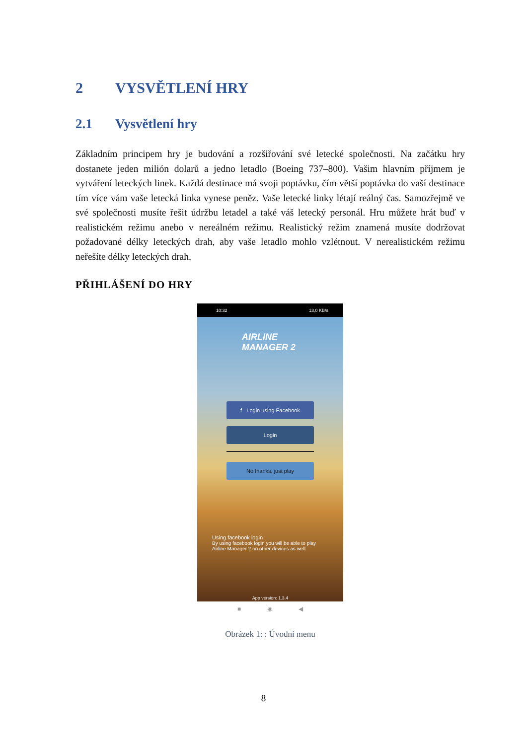2 VYSVĚTLENÍ HRY
2.1 Vysvětlení hry
Základním principem hry je budování a rozšiřování své letecké společnosti. Na začátku hry dostanete jeden milión dolarů a jedno letadlo (Boeing 737–800). Vašim hlavním příjmem je vytváření leteckých linek. Každá destinace má svoji poptávku, čím větší poptávka do vaší destinace tím více vám vaše letecká linka vynese peněz. Vaše letecké linky létají reálný čas. Samozřejmě ve své společnosti musíte řešit údržbu letadel a také váš letecký personál. Hru můžete hrát buď v realistickém režimu anebo v nereálném režimu. Realistický režim znamená musíte dodržovat požadované délky leteckých drah, aby vaše letadlo mohlo vzlétnout. V nerealistickém režimu neřešíte délky leteckých drah.
PŘIHLÁŠENÍ DO HRY
10:32 13,0 KB/s
AIRLINE
MANAGER 2
f Login using Facebook
Login
No thanks, just play
Using facebook login
By using facebook login you will be able to play Airline Manager 2 on other devices as well
App version: 1.3.4
■ ◉ ◀
Obrázek 1: : Úvodní menu
8